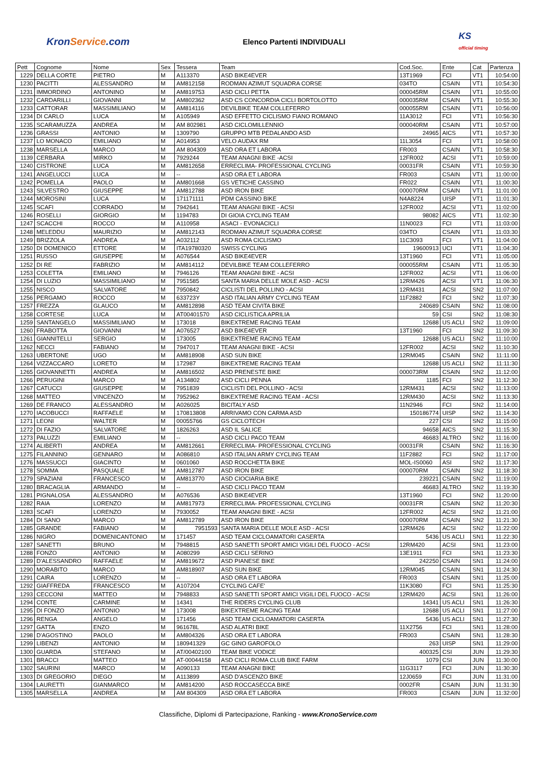KronService.com
Elenco Partenti INDIVIDUALI
KS
official timing
| Pett | Cognome | Nome | Sex | Tessera | Team | Cod.Soc. | Ente | Cat | Partenza |
| --- | --- | --- | --- | --- | --- | --- | --- | --- | --- |
| 1229 | DELLA CORTE | PIETRO | M | A113370 | ASD BIKE4EVER | 13T1969 | FCI | VT1 | 10:54:00 |
| 1230 | PACITTI | ALESSANDRO | M | AM812158 | RODMAN AZIMUT SQUADRA CORSE | 034TO | CSAIN | VT1 | 10:54:30 |
| 1231 | IMMORDINO | ANTONINO | M | AM819753 | ASD CICLI PETTA | 000045RM | CSAIN | VT1 | 10:55:00 |
| 1232 | CARDARILLI | GIOVANNI | M | AM802362 | ASD CS CONCORDIA CICLI BORTOLOTTO | 000035RM | CSAIN | VT1 | 10:55:30 |
| 1233 | CATTORAR | MASSIMILIANO | M | AM814116 | DEVILBIKE TEAM COLLEFERRO | 000055RM | CSAIN | VT1 | 10:56:00 |
| 1234 | DI CARLO | LUCA | M | A105949 | ASD EFFETTO CICLISMO FIANO ROMANO | 11A3012 | FCI | VT1 | 10:56:30 |
| 1235 | SCARAMUZZA | ANDREA | M | AM 802981 | ASD CICLOMILLENNIO | 000040RM | CSAIN | VT1 | 10:57:00 |
| 1236 | GRASSI | ANTONIO | M | 1309790 | GRUPPO MTB PEDALANDO ASD | 24965 | AICS | VT1 | 10:57:30 |
| 1237 | LO MONACO | EMILIANO | M | A014953 | VELO AUDAX RM | 11L3054 | FCI | VT1 | 10:58:00 |
| 1238 | MARSELLA | MARCO | M | AM 804309 | ASD ORA ET LABORA | FR003 | CSAIN | VT1 | 10:58:30 |
| 1139 | CERBARA | MIRKO | M | 7929244 | TEAM ANAGNI BIKE -ACSI | 12FR002 | ACSI | VT1 | 10:59:00 |
| 1240 | CISTRONE | LUCA | M | AM812658 | ERRECLIMA- PROFESSIONAL CYCLING | 00031FR | CSAIN | VT1 | 10:59:30 |
| 1241 | ANGELUCCI | LUCA | M | -- | ASD ORA ET LABORA | FR003 | CSAIN | VT1 | 11:00:00 |
| 1242 | POMELLA | PAOLO | M | AM801668 | GS VETICHE CASSINO | FR022 | CSAIN | VT1 | 11:00:30 |
| 1243 | SILVESTRO | GIUSEPPE | M | AM812788 | ASD IRON BIKE | 000070RM | CSAIN | VT1 | 11:01:00 |
| 1244 | MOROSINI | LUCA | M | 171171111 | PDM CASSINO BIKE | N4A8224 | UISP | VT1 | 11:01:30 |
| 1245 | SCAFI | CORRADO | M | 7942641 | TEAM ANAGNI BIKE - ACSI | 12FR002 | ACSI | VT1 | 11:02:00 |
| 1246 | ROSELLI | GIORGIO | M | 1194783 | DI GIOIA CYCLING TEAM | 98082 | AICS | VT1 | 11:02:30 |
| 1247 | SCACCHI | ROCCO | M | A110958 | ASACI - EVONACICLI | 11N0023 | FCI | VT1 | 11:03:00 |
| 1248 | MELEDDU | MAURIZIO | M | AM812143 | RODMAN AZIMUT SQUADRA CORSE | 034TO | CSAIN | VT1 | 11:03:30 |
| 1249 | BRIZZOLA | ANDREA | M | A032112 | ASD ROMA CICLISMO | 11C3093 | FCI | VT1 | 11:04:00 |
| 1250 | DI DOMENICO | ETTORE | M | ITA19780320 | SWISS CYCLING | 19600913 | UCI | VT1 | 11:04:30 |
| 1251 | RUSSO | GIUSEPPE | M | A076544 | ASD BIKE4EVER | 13T1960 | FCI | VT1 | 11:05:00 |
| 1252 | DI RE | FABRIZIO | M | AM814112 | DEVILBIKE TEAM COLLEFERRO | 000055RM | CSAIN | VT1 | 11:05:30 |
| 1253 | COLETTA | EMILIANO | M | 7946126 | TEAM ANAGNI BIKE - ACSI | 12FR002 | ACSI | VT1 | 11:06:00 |
| 1254 | DI LUZIO | MASSIMILIANO | M | 7951585 | SANTA MARIA DELLE MOLE ASD - ACSI | 12RM426 | ACSI | VT1 | 11:06:30 |
| 1255 | NISCO | SALVATORE | M | 7950842 | CICLISTI DEL POLLINO - ACSI | 12RM431 | ACSI | SN2 | 11:07:00 |
| 1256 | PERGAMO | ROCCO | M | 633723Y | ASD ITALIAN ARMY CYCLING TEAM | 11F2882 | FCI | SN2 | 11:07:30 |
| 1257 | FREZZA | GLAUCO | M | AM812898 | ASD TEAM CIVITA BIKE | 240689 | CSAIN | SN2 | 11:08:00 |
| 1258 | CORTESE | LUCA | M | AT00401570 | ASD CICLISTICA APRILIA | 59 | CSI | SN2 | 11:08:30 |
| 1259 | SANTANGELO | MASSIMILIANO | M | 173018 | BIKEXTREME RACING TEAM | 12688 | US ACLI | SN2 | 11:09:00 |
| 1260 | FRABOTTA | GIOVANNI | M | A076527 | ASD BIKE4EVER | 13T1960 | FCI | SN2 | 11:09:30 |
| 1261 | GIANNITELLI | SERGIO | M | 173005 | BIKEXTREME RACING TEAM | 12688 | US ACLI | SN2 | 11:10:00 |
| 1262 | NECCI | FABIANO | M | 7947017 | TEAM ANAGNI BIKE - ACSI | 12FR002 | ACSI | SN2 | 11:10:30 |
| 1263 | UBERTONE | UGO | M | AM818908 | ASD SUN BIKE | 12RM045 | CSAIN | SN2 | 11:11:00 |
| 1264 | VIZZACCARO | LORETO | M | 172987 | BIKEXTREME RACING TEAM | 12688 | US ACLI | SN2 | 11:11:30 |
| 1265 | GIOVANNETTI | ANDREA | M | AM816502 | ASD PRENESTE BIKE | 000073RM | CSAIN | SN2 | 11:12:00 |
| 1266 | PERUGINI | MARCO | M | A134802 | ASD CICLI PENNA | 1185 | FCI | SN2 | 11:12:30 |
| 1267 | CATUCCI | GIUSEPPE | M | 7951839 | CICLISTI DEL POLLINO - ACSI | 12RM431 | ACSI | SN2 | 11:13:00 |
| 1268 | MATTEO | VINCENZO | M | 7952962 | BIKEXTREME RACING TEAM - ACSI | 12RM430 | ACSI | SN2 | 11:13:30 |
| 1269 | DE FRANCO | ALESSANDRO | M | A026025 | BICITALY ASD | 11N2946 | FCI | SN2 | 11:14:00 |
| 1270 | IACOBUCCI | RAFFAELE | M | 170813808 | ARRIVAMO CON CARMA ASD | 150186774 | UISP | SN2 | 11:14:30 |
| 1271 | LEONI | WALTER | M | 00055766 | GS CICLOTECH | 227 | CSI | SN2 | 11:15:00 |
| 1272 | DI FAZIO | SALVATORE | M | 1826263 | ASD IL SALICE | 94658 | AICS | SN2 | 11:15:30 |
| 1273 | PALUZZI | EMILIANO | M | -- | ASD CICLI PACO TEAM | 46683 | ALTRO | SN2 | 11:16:00 |
| 1274 | ALIBERTI | ANDREA | M | AM812661 | ERRECLIMA- PROFESSIONAL CYCLING | 00031FR | CSAIN | SN2 | 11:16:30 |
| 1275 | FILANNINO | GENNARO | M | A086810 | ASD ITALIAN ARMY CYCLING TEAM | 11F2882 | FCI | SN2 | 11:17:00 |
| 1276 | MASSUCCI | GIACINTO | M | 0601060 | ASD ROCCHETTA BIKE | MOL-IS0060 | ASI | SN2 | 11:17:30 |
| 1278 | SOMMA | PASQUALE | M | AM812787 | ASD IRON BIKE | 000070RM | CSAIN | SN2 | 11:18:30 |
| 1279 | SPAZIANI | FRANCESCO | M | AM813770 | ASD CIOCIARIA BIKE | 239221 | CSAIN | SN2 | 11:19:00 |
| 1280 | BRACAGLIA | ARMANDO | M | -- | ASD CICLI PACO TEAM | 46683 | ALTRO | SN2 | 11:19:30 |
| 1281 | PIGNALOSA | ALESSANDRO | M | A076536 | ASD BIKE4EVER | 13T1960 | FCI | SN2 | 11:20:00 |
| 1282 | RAIA | LORENZO | M | AM817973 | ERRECLIMA- PROFESSIONAL CYCLING | 00031FR | CSAIN | SN2 | 11:20:30 |
| 1283 | SCAFI | LORENZO | M | 7930052 | TEAM ANAGNI BIKE - ACSI | 12FR002 | ACSI | SN2 | 11:21:00 |
| 1284 | DI SANO | MARCO | M | AM812789 | ASD IRON BIKE | 000070RM | CSAIN | SN2 | 11:21:30 |
| 1285 | GRANDE | FABIANO | M | 7951593 | SANTA MARIA DELLE MOLE ASD - ACSI | 12RM426 | ACSI | SN2 | 11:22:00 |
| 1286 | NIGRO | DOMENICANTONIO | M | 171457 | ASD TEAM CICLOAMATORI CASERTA | 5436 | US ACLI | SN1 | 11:22:30 |
| 1287 | SANETTI | BRUNO | M | 7948815 | ASD SANETTI SPORT AMICI VIGILI DEL FUOCO - ACSI | 12RM420 | ACSI | SN1 | 11:23:00 |
| 1288 | FONZO | ANTONIO | M | A080299 | ASD CICLI SERINO | 13E1911 | FCI | SN1 | 11:23:30 |
| 1289 | D'ALESSANDRO | RAFFAELE | M | AM819672 | ASD PIANESE BIKE | 242250 | CSAIN | SN1 | 11:24:00 |
| 1290 | MORABITO | MARCO | M | AM818907 | ASD SUN BIKE | 12RM045 | CSAIN | SN1 | 11:24:30 |
| 1291 | CAIRA | LORENZO | M | -- | ASD ORA ET LABORA | FR003 | CSAIN | SN1 | 11:25:00 |
| 1292 | GIAFFREDA | FRANCESCO | M | A107204 | CYCLING CAFE' | 11K3080 | FCI | SN1 | 11:25:30 |
| 1293 | CECCONI | MATTEO | M | 7948833 | ASD SANETTI SPORT AMICI VIGILI DEL FUOCO - ACSI | 12RM420 | ACSI | SN1 | 11:26:00 |
| 1294 | CONTE | CARMINE | M | 14341 | THE RIDERS CYCLING CLUB | 14341 | US ACLI | SN1 | 11:26:30 |
| 1295 | DI FONZO | ANTONIO | M | 173008 | BIKEXTREME RACING TEAM | 12688 | US ACLI | SN1 | 11:27:00 |
| 1296 | RENGA | ANGELO | M | 171456 | ASD TEAM CICLOAMATORI CASERTA | 5436 | US ACLI | SN1 | 11:27:30 |
| 1297 | GATTA | ENZO | M | 961678L | ASD ALATRI BIKE | 11X2756 | FCI | SN1 | 11:28:00 |
| 1298 | D'AGOSTINO | PAOLO | M | AM804326 | ASD ORA ET LABORA | FR003 | CSAIN | SN1 | 11:28:30 |
| 1299 | LIBENZI | ANTONIO | M | 180941329 | GC GINO GAROFOLO | 263 | UISP | SN1 | 11:29:00 |
| 1300 | GUARDA | STEFANO | M | AT/00402100 | TEAM BIKE VODICE | 400325 | CSI | JUN | 11:29:30 |
| 1301 | BRACCI | MATTEO | M | AT-00044158 | ASD CICLI ROMA CLUB BIKE FARM | 1079 | CSI | JUN | 11:30:00 |
| 1302 | SAURINI | MARCO | M | A090133 | TEAM ANAGNI BIKE | 11G3117 | FCI | JUN | 11:30:30 |
| 1303 | DI GREGORIO | DIEGO | M | A113899 | ASD D'ASCENZO BIKE | 12J0659 | FCI | JUN | 11:31:00 |
| 1304 | LAURETTI | GIANMARCO | M | AM814200 | ASD ROCCASECCA BIKE | 0002FR | CSAIN | JUN | 11:31:30 |
| 1305 | MARSELLA | ANDREA | M | AM 804309 | ASD ORA ET LABORA | FR003 | CSAIN | JUN | 11:32:00 |
Classifiche, Diplomi di Partecipazione, Ranking - www.KronoService.com